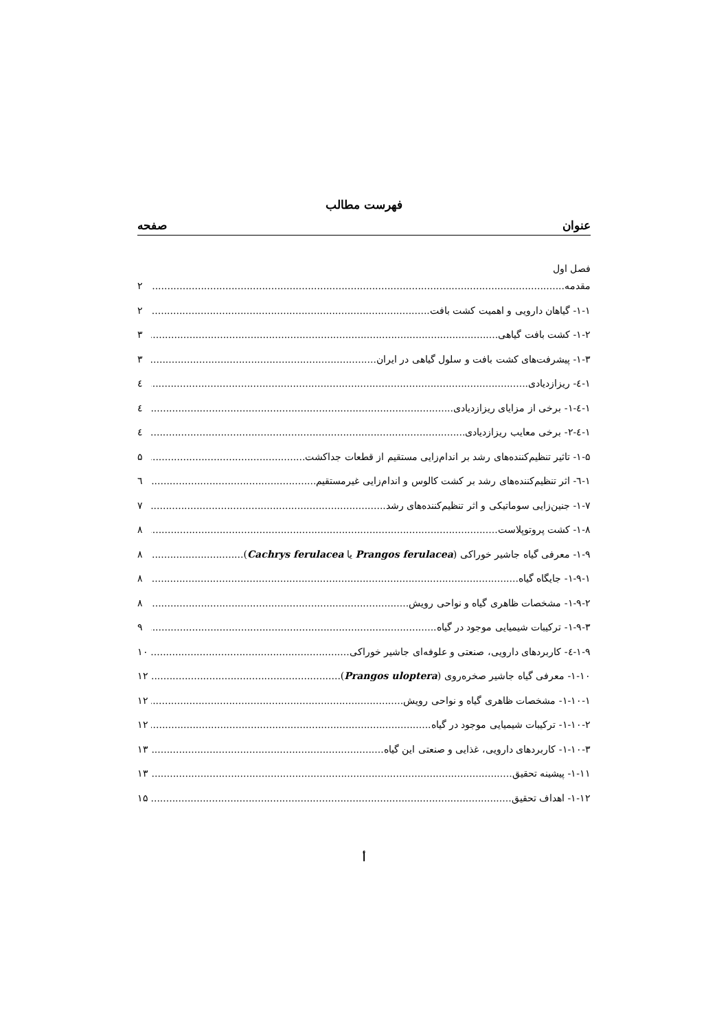فهرست مطالب
عنوان صفحه
فصل اول
مقدمه ۲
۱-۱- گیاهان دارویی و اهمیت کشت بافت ۲
۱-۲- کشت بافت گیاهی ۳
۱-۳- پیشرفت‌های کشت بافت و سلول گیاهی در ایران ۳
۱-٤- ریزازدیادی ٤
۱-٤-۱- برخی از مزایای ریزازدیادی ٤
۱-٤-۲- برخی معایب ریزازدیادی ٤
۱-۵- تاثیر تنظیم‌کننده‌های رشد بر اندام‌زایی مستقیم از قطعات جداکشت ۵
۱-٦- اثر تنظیم‌کننده‌های رشد بر کشت کالوس و اندام‌زایی غیرمستقیم ٦
۱-۷- جنین‌زایی سوماتیکی و اثر تنظیم‌کننده‌های رشد ۷
۱-۸- کشت پروتوپلاست ۸
۱-۹- معرفی گیاه جاشیر خوراکی (Prangos ferulacea یا Cachrys ferulacea) ۸
۱-۹-۱- جایگاه گیاه ۸
۱-۹-۲- مشخصات ظاهری گیاه و نواحی رویش ۸
۱-۹-۳- ترکیبات شیمیایی موجود در گیاه ۹
۱-۹-٤- کاربردهای دارویی، صنعتی و علوفه‌ای جاشیر خوراکی ۱۰
۱-۱۰- معرفی گیاه جاشیر صخره‌روی (Prangos uloptera) ۱۲
۱-۱۰-۱- مشخصات ظاهری گیاه و نواحی رویش ۱۲
۱-۱۰-۲- ترکیبات شیمیایی موجود در گیاه ۱۲
۱-۱۰-۳- کاربردهای دارویی، غذایی و صنعتی این گیاه ۱۳
۱-۱۱- پیشینه تحقیق ۱۳
۱-۱۲- اهداف تحقیق ۱۵
أ